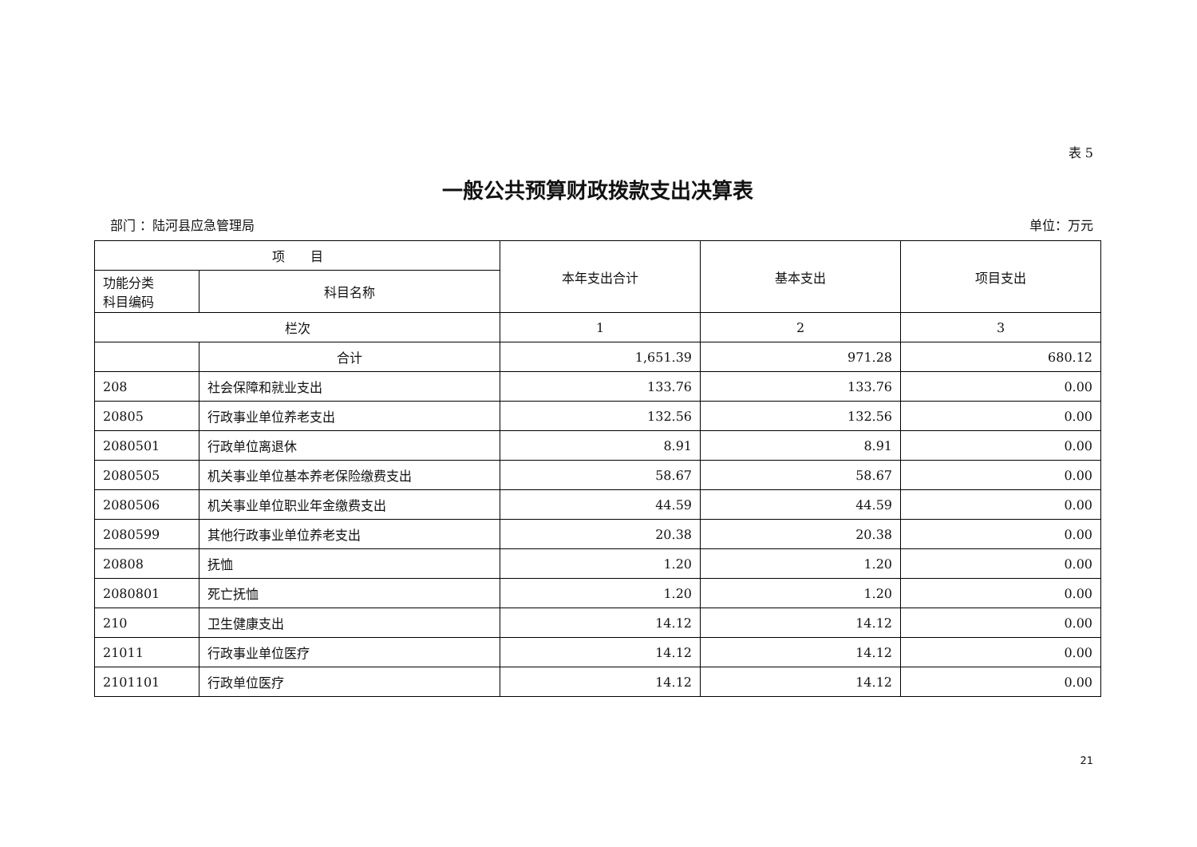表 5
一般公共预算财政拨款支出决算表
部门 ：陆河县应急管理局 单位：万元
| 项 目 | | 本年支出合计 | 基本支出 | 项目支出 |
| --- | --- | --- | --- | --- |
| 功能分类 科目编码 | 科目名称 | | | |
| 栏次 | | 1 | 2 | 3 |
| | 合计 | 1,651.39 | 971.28 | 680.12 |
| 208 | 社会保障和就业支出 | 133.76 | 133.76 | 0.00 |
| 20805 | 行政事业单位养老支出 | 132.56 | 132.56 | 0.00 |
| 2080501 | 行政单位离退休 | 8.91 | 8.91 | 0.00 |
| 2080505 | 机关事业单位基本养老保险缴费支出 | 58.67 | 58.67 | 0.00 |
| 2080506 | 机关事业单位职业年金缴费支出 | 44.59 | 44.59 | 0.00 |
| 2080599 | 其他行政事业单位养老支出 | 20.38 | 20.38 | 0.00 |
| 20808 | 抚恤 | 1.20 | 1.20 | 0.00 |
| 2080801 | 死亡抚恤 | 1.20 | 1.20 | 0.00 |
| 210 | 卫生健康支出 | 14.12 | 14.12 | 0.00 |
| 21011 | 行政事业单位医疗 | 14.12 | 14.12 | 0.00 |
| 2101101 | 行政单位医疗 | 14.12 | 14.12 | 0.00 |
21